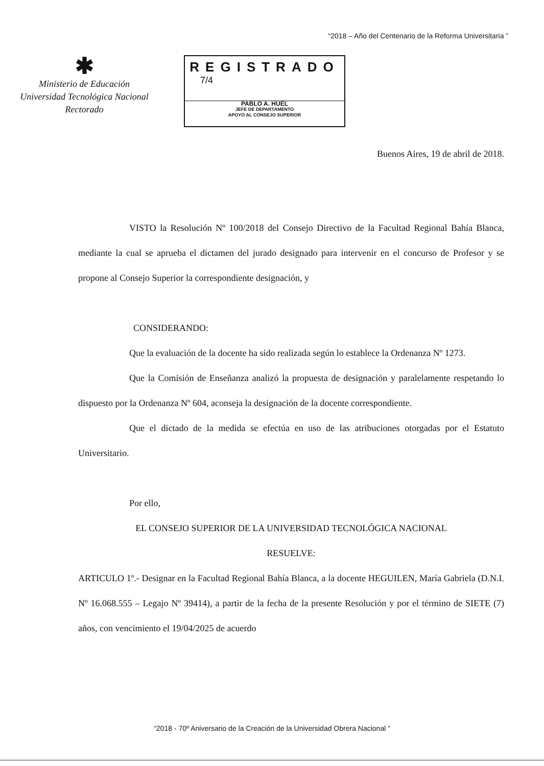“2018 – Año del Centenario de la Reforma Universitaria ”
✱
Ministerio de Educación
Universidad Tecnológica Nacional
Rectorado
REGISTRADO
7/4
PABLO A. HUEL
JEFE DE DEPARTAMENTO
APOYO AL CONSEJO SUPERIOR
Buenos Aires, 19 de abril de 2018.
VISTO la Resolución Nº 100/2018 del Consejo Directivo de la Facultad Regional Bahía Blanca, mediante la cual se aprueba el dictamen del jurado designado para intervenir en el concurso de Profesor y se propone al Consejo Superior la correspondiente designación, y
CONSIDERANDO:
Que la evaluación de la docente ha sido realizada según lo establece la Ordenanza Nº 1273.
Que la Comisión de Enseñanza analizó la propuesta de designación y paralelamente respetando lo dispuesto por la Ordenanza Nº 604, aconseja la designación de la docente correspondiente.
Que el dictado de la medida se efectúa en uso de las atribuciones otorgadas por el Estatuto Universitario.
Por ello,
EL CONSEJO SUPERIOR DE LA UNIVERSIDAD TECNOLÓGICA NACIONAL
RESUELVE:
ARTICULO 1º.- Designar en la Facultad Regional Bahía Blanca, a la docente HEGUILEN, María Gabriela (D.N.I. Nº 16.068.555 – Legajo Nº 39414), a partir de la fecha de la presente Resolución y por el término de SIETE (7) años, con vencimiento el 19/04/2025 de acuerdo
“2018 - 70º Aniversario de la Creación de la Universidad Obrera Nacional ”